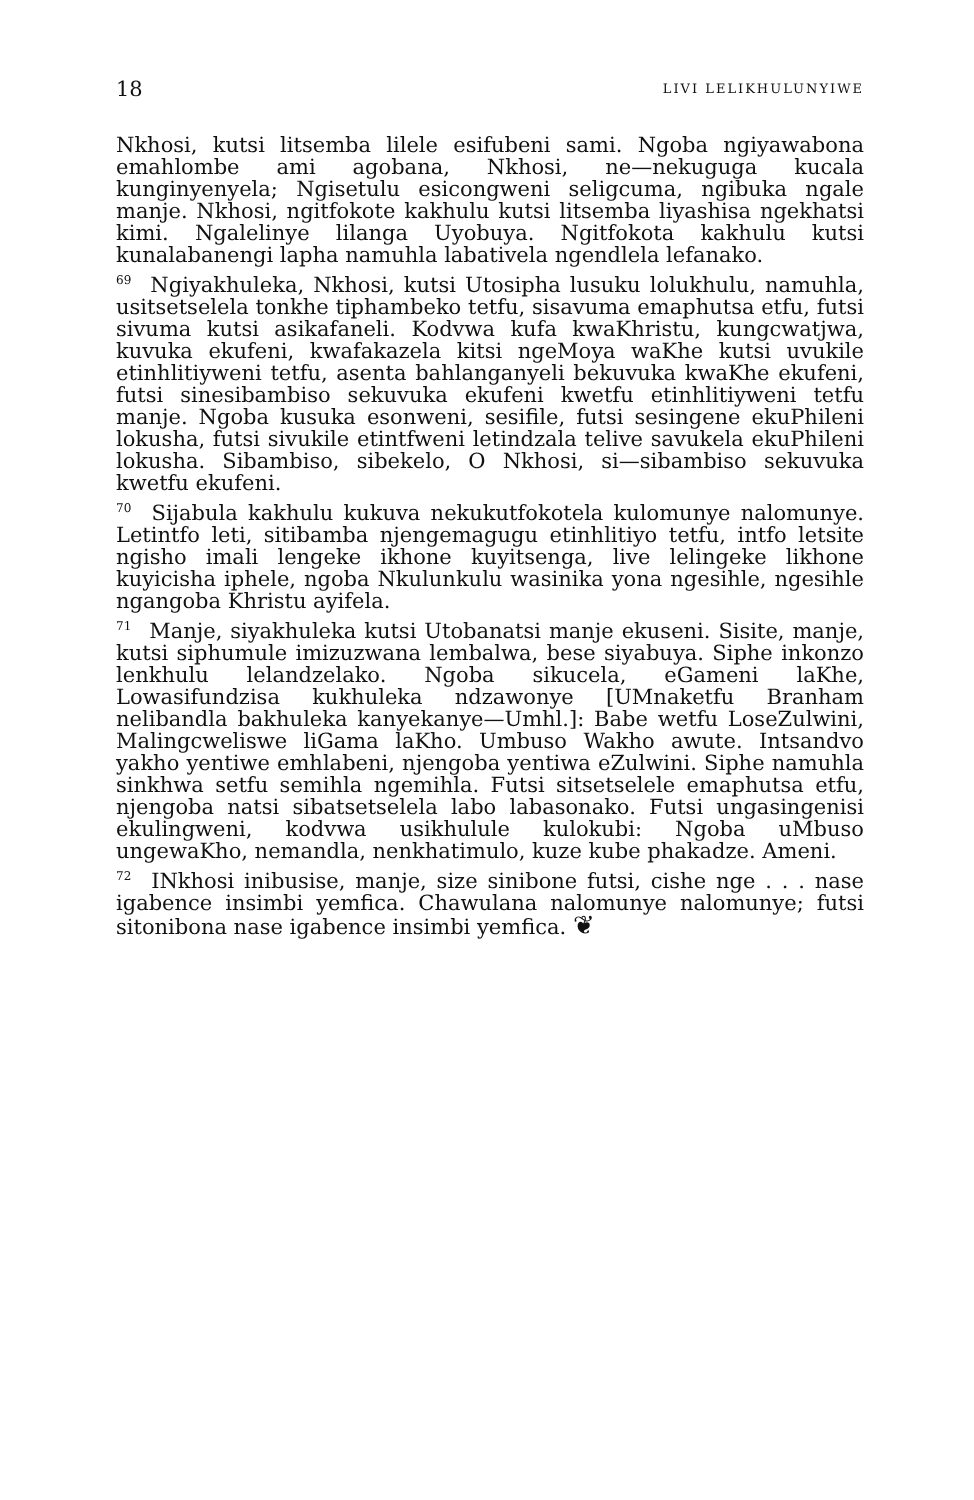18 LIVI LELIKHULUNYIWE
Nkhosi, kutsi litsemba lilele esifubeni sami. Ngoba ngiyawabona emahlombe ami agobana, Nkhosi, ne—nekuguga kucala kunginyenyela; Ngisetulu esicongweni seligcuma, ngibuka ngale manje. Nkhosi, ngitfokote kakhulu kutsi litsemba liyashisa ngekhatsi kimi. Ngalelinye lilanga Uyobuya. Ngitfokota kakhulu kutsi kunalabanengi lapha namuhla labativela ngendlela lefanako.
<sup>69</sup> Ngiyakhuleka, Nkhosi, kutsi Utosipha lusuku lolukhulu, namuhla, usitsetselela tonkhe tiphambeko tetfu, sisavuma emaphutsa etfu, futsi sivuma kutsi asikafaneli. Kodvwa kufa kwaKhristu, kungcwatjwa, kuvuka ekufeni, kwafakazela kitsi ngeMoya waKhe kutsi uvukile etinhlitiyweni tetfu, asenta bahlanganyeli bekuvuka kwaKhe ekufeni, futsi sinesibambiso sekuvuka ekufeni kwetfu etinhlitiyweni tetfu manje. Ngoba kusuka esonweni, sesifile, futsi sesingene ekuPhileni lokusha, futsi sivukile etintfweni letindzala telive savukela ekuPhileni lokusha. Sibambiso, sibekelo, O Nkhosi, si—sibambiso sekuvuka kwetfu ekufeni.
<sup>70</sup> Sijabula kakhulu kukuva nekukutfokotela kulomunye nalomunye. Letintfo leti, sitibamba njengemagugu etinhlitiyo tetfu, intfo letsite ngisho imali lengeke ikhone kuyitsenga, live lelingeke likhone kuyicisha iphele, ngoba Nkulunkulu wasinika yona ngesihle, ngesihle ngangoba Khristu ayifela.
<sup>71</sup> Manje, siyakhuleka kutsi Utobanatsi manje ekuseni. Sisite, manje, kutsi siphumule imizuzwana lembalwa, bese siyabuya. Siphe inkonzo lenkhulu lelandzelako. Ngoba sikucela, eGameni laKhe, Lowasifundzisa kukhuleka ndzawonye [UMnaketfu Branham nelibandla bakhuleka kanyekanye—Umhl.]: Babe wetfu LoseZulwini, Malingcweliswe liGama laKho. Umbuso Wakho awute. Intsandvo yakho yentiwe emhlabeni, njengoba yentiwa eZulwini. Siphe namuhla sinkhwa setfu semihla ngemihla. Futsi sitsetselele emaphutsa etfu, njengoba natsi sibatsetselela labo labasonako. Futsi ungasingenisi ekulingweni, kodvwa usikhulule kulokubi: Ngoba uMbuso ungewaKho, nemandla, nenkhatimulo, kuze kube phakadze. Ameni.
<sup>72</sup> INkhosi inibusise, manje, size sinibone futsi, cishe nge . . . nase igabence insimbi yemfica. Chawulana nalomunye nalomunye; futsi sitonibona nase igabence insimbi yemfica. ❦